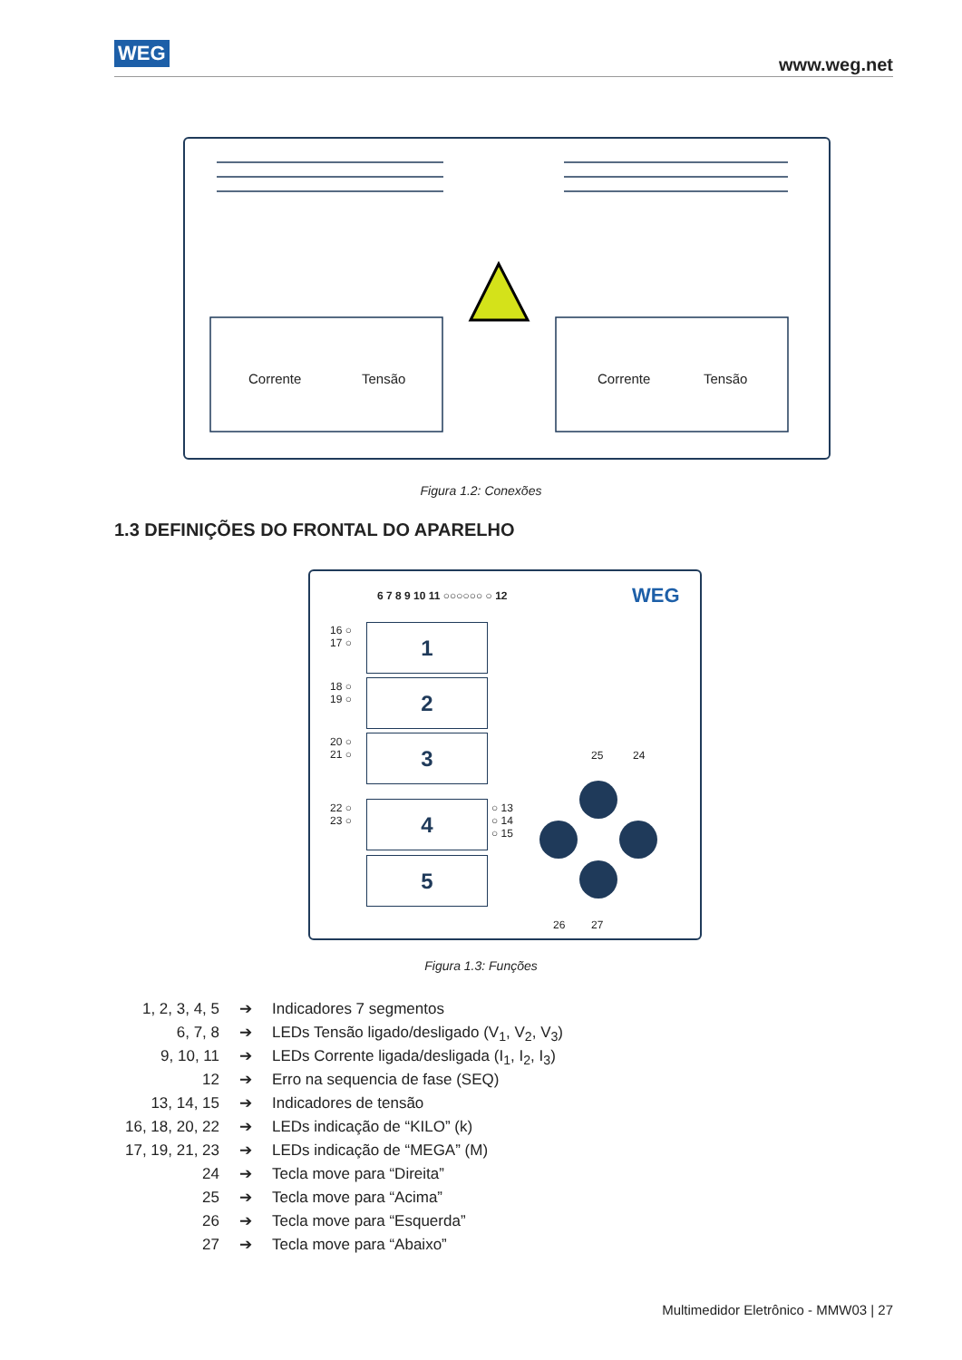WEG
www.weg.net
Corrente Tensão Corrente Tensão
Figura 1.2: Conexões
1.3 DEFINIÇÕES DO FRONTAL DO APARELHO
6 7 8 9 10 11 ○○○○○○ ○ 12 WEG
1
2
3
4
5
16 ○
17 ○
18 ○
19 ○
20 ○
21 ○
22 ○
23 ○
○ 13
○ 14
○ 15
25 24
26 27
Figura 1.3: Funções
1, 2, 3, 4, 5 ➔ Indicadores 7 segmentos
6, 7, 8 ➔ LEDs Tensão ligado/desligado (V<sub>1</sub>, V<sub>2</sub>, V<sub>3</sub>)
9, 10, 11 ➔ LEDs Corrente ligada/desligada (I<sub>1</sub>, I<sub>2</sub>, I<sub>3</sub>)
12 ➔ Erro na sequencia de fase (SEQ)
13, 14, 15 ➔ Indicadores de tensão
16, 18, 20, 22 ➔ LEDs indicação de “KILO” (k)
17, 19, 21, 23 ➔ LEDs indicação de “MEGA” (M)
24 ➔ Tecla move para “Direita”
25 ➔ Tecla move para “Acima”
26 ➔ Tecla move para “Esquerda”
27 ➔ Tecla move para “Abaixo”
Multimedidor Eletrônico - MMW03 | 27